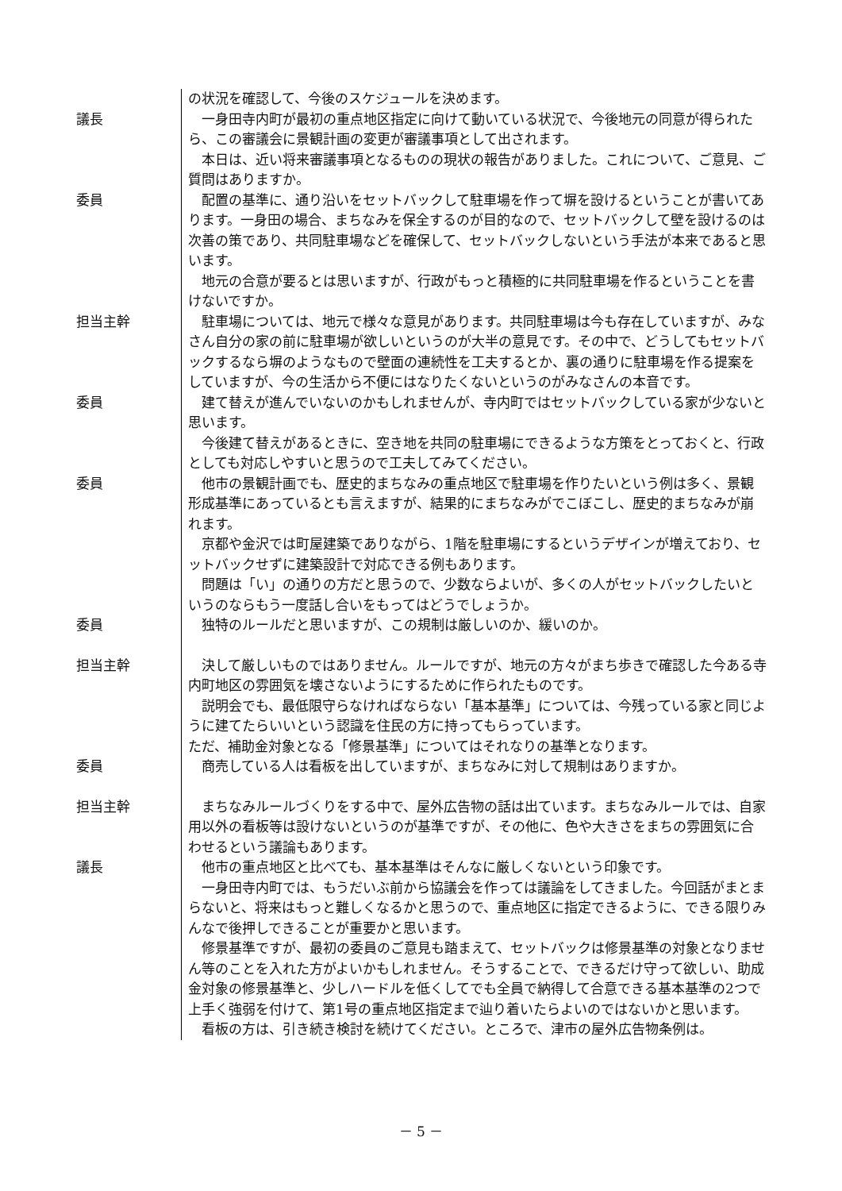の状況を確認して、今後のスケジュールを決めます。
議長 一身田寺内町が最初の重点地区指定に向けて動いている状況で、今後地元の同意が得られたら、この審議会に景観計画の変更が審議事項として出されます。
本日は、近い将来審議事項となるものの現状の報告がありました。これについて、ご意見、ご質問はありますか。
委員 配置の基準に、通り沿いをセットバックして駐車場を作って塀を設けるということが書いてあります。一身田の場合、まちなみを保全するのが目的なので、セットバックして壁を設けるのは次善の策であり、共同駐車場などを確保して、セットバックしないという手法が本来であると思います。
地元の合意が要るとは思いますが、行政がもっと積極的に共同駐車場を作るということを書けないですか。
担当主幹 駐車場については、地元で様々な意見があります。共同駐車場は今も存在していますが、みなさん自分の家の前に駐車場が欲しいというのが大半の意見です。その中で、どうしてもセットバックするなら塀のようなもので壁面の連続性を工夫するとか、裏の通りに駐車場を作る提案をしていますが、今の生活から不便にはなりたくないというのがみなさんの本音です。
委員 建て替えが進んでいないのかもしれませんが、寺内町ではセットバックしている家が少ないと思います。
今後建て替えがあるときに、空き地を共同の駐車場にできるような方策をとっておくと、行政としても対応しやすいと思うので工夫してみてください。
委員 他市の景観計画でも、歴史的まちなみの重点地区で駐車場を作りたいという例は多く、景観形成基準にあっているとも言えますが、結果的にまちなみがでこぼこし、歴史的まちなみが崩れます。
京都や金沢では町屋建築でありながら、1階を駐車場にするというデザインが増えており、セットバックせずに建築設計で対応できる例もあります。
問題は「い」の通りの方だと思うので、少数ならよいが、多くの人がセットバックしたいというのならもう一度話し合いをもってはどうでしょうか。
委員 独特のルールだと思いますが、この規制は厳しいのか、緩いのか。
担当主幹 決して厳しいものではありません。ルールですが、地元の方々がまち歩きで確認した今ある寺内町地区の雰囲気を壊さないようにするために作られたものです。
説明会でも、最低限守らなければならない「基本基準」については、今残っている家と同じように建てたらいいという認識を住民の方に持ってもらっています。
ただ、補助金対象となる「修景基準」についてはそれなりの基準となります。
委員 商売している人は看板を出していますが、まちなみに対して規制はありますか。
担当主幹 まちなみルールづくりをする中で、屋外広告物の話は出ています。まちなみルールでは、自家用以外の看板等は設けないというのが基準ですが、その他に、色や大きさをまちの雰囲気に合わせるという議論もあります。
議長 他市の重点地区と比べても、基本基準はそんなに厳しくないという印象です。
一身田寺内町では、もうだいぶ前から協議会を作っては議論をしてきました。今回話がまとまらないと、将来はもっと難しくなるかと思うので、重点地区に指定できるように、できる限りみんなで後押しできることが重要かと思います。
修景基準ですが、最初の委員のご意見も踏まえて、セットバックは修景基準の対象となりません等のことを入れた方がよいかもしれません。そうすることで、できるだけ守って欲しい、助成金対象の修景基準と、少しハードルを低くしてでも全員で納得して合意できる基本基準の2つで上手く強弱を付けて、第1号の重点地区指定まで辿り着いたらよいのではないかと思います。
看板の方は、引き続き検討を続けてください。ところで、津市の屋外広告物条例は。
－ 5 －